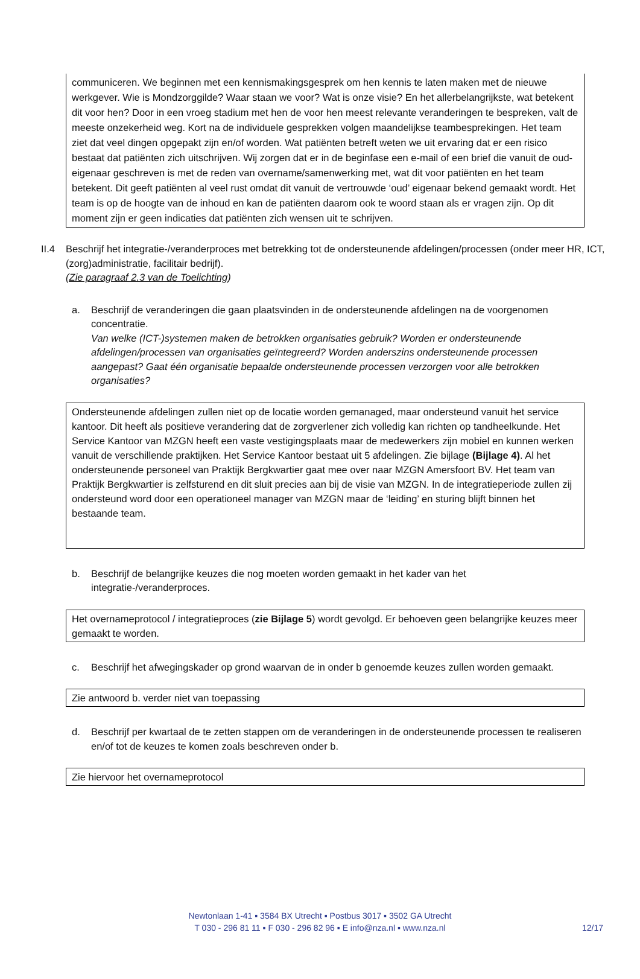communiceren. We beginnen met een kennismakingsgesprek om hen kennis te laten maken met de nieuwe werkgever. Wie is Mondzorggilde? Waar staan we voor? Wat is onze visie? En het allerbelangrijkste, wat betekent dit voor hen? Door in een vroeg stadium met hen de voor hen meest relevante veranderingen te bespreken, valt de meeste onzekerheid weg. Kort na de individuele gesprekken volgen maandelijkse teambesprekingen. Het team ziet dat veel dingen opgepakt zijn en/of worden. Wat patiënten betreft weten we uit ervaring dat er een risico bestaat dat patiënten zich uitschrijven. Wij zorgen dat er in de beginfase een e-mail of een brief die vanuit de oud-eigenaar geschreven is met de reden van overname/samenwerking met, wat dit voor patiënten en het team betekent. Dit geeft patiënten al veel rust omdat dit vanuit de vertrouwde ‘oud’ eigenaar bekend gemaakt wordt. Het team is op de hoogte van de inhoud en kan de patiënten daarom ook te woord staan als er vragen zijn. Op dit moment zijn er geen indicaties dat patiënten zich wensen uit te schrijven.
II.4 Beschrijf het integratie-/veranderproces met betrekking tot de ondersteunende afdelingen/processen (onder meer HR, ICT, (zorg)administratie, facilitair bedrijf).
(Zie paragraaf 2.3 van de Toelichting)
a. Beschrijf de veranderingen die gaan plaatsvinden in de ondersteunende afdelingen na de voorgenomen concentratie.
Van welke (ICT-)systemen maken de betrokken organisaties gebruik? Worden er ondersteunende afdelingen/processen van organisaties geïntegreerd? Worden anderszins ondersteunende processen aangepast? Gaat één organisatie bepaalde ondersteunende processen verzorgen voor alle betrokken organisaties?
Ondersteunende afdelingen zullen niet op de locatie worden gemanaged, maar ondersteund vanuit het service kantoor. Dit heeft als positieve verandering dat de zorgverlener zich volledig kan richten op tandheelkunde. Het Service Kantoor van MZGN heeft een vaste vestigingsplaats maar de medewerkers zijn mobiel en kunnen werken vanuit de verschillende praktijken. Het Service Kantoor bestaat uit 5 afdelingen. Zie bijlage (Bijlage 4). Al het ondersteunende personeel van Praktijk Bergkwartier gaat mee over naar MZGN Amersfoort BV. Het team van Praktijk Bergkwartier is zelfsturend en dit sluit precies aan bij de visie van MZGN. In de integratieperiode zullen zij ondersteund word door een operationeel manager van MZGN maar de ‘leiding’ en sturing blijft binnen het bestaande team.
b. Beschrijf de belangrijke keuzes die nog moeten worden gemaakt in het kader van het integratie-/veranderproces.
Het overnameprotocol / integratieproces (zie Bijlage 5) wordt gevolgd. Er behoeven geen belangrijke keuzes meer gemaakt te worden.
c. Beschrijf het afwegingskader op grond waarvan de in onder b genoemde keuzes zullen worden gemaakt.
Zie antwoord b. verder niet van toepassing
d. Beschrijf per kwartaal de te zetten stappen om de veranderingen in de ondersteunende processen te realiseren en/of tot de keuzes te komen zoals beschreven onder b.
Zie hiervoor het overnameprotocol
Newtonlaan 1-41 ▪ 3584 BX Utrecht ▪ Postbus 3017 ▪ 3502 GA Utrecht
T 030 - 296 81 11 ▪ F 030 - 296 82 96 ▪ E info@nza.nl ▪ www.nza.nl
12/17